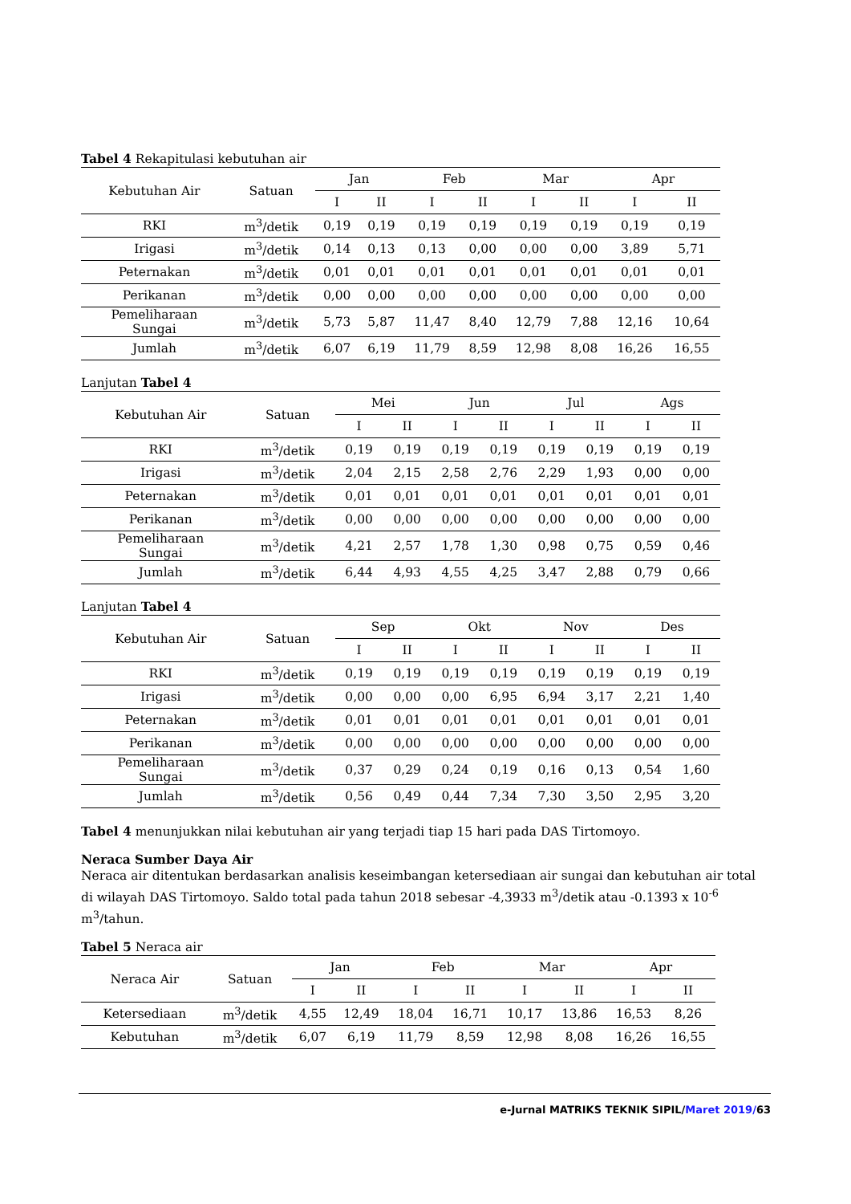Tabel 4 Rekapitulasi kebutuhan air
| Kebutuhan Air | Satuan | Jan | | Feb | | Mar | | Apr | |
| --- | --- | --- | --- | --- | --- | --- | --- | --- | --- |
| | | I | II | I | II | I | II | I | II |
| RKI | m<sup>3</sup>/detik | 0,19 | 0,19 | 0,19 | 0,19 | 0,19 | 0,19 | 0,19 | 0,19 |
| Irigasi | m<sup>3</sup>/detik | 0,14 | 0,13 | 0,13 | 0,00 | 0,00 | 0,00 | 3,89 | 5,71 |
| Peternakan | m<sup>3</sup>/detik | 0,01 | 0,01 | 0,01 | 0,01 | 0,01 | 0,01 | 0,01 | 0,01 |
| Perikanan | m<sup>3</sup>/detik | 0,00 | 0,00 | 0,00 | 0,00 | 0,00 | 0,00 | 0,00 | 0,00 |
| Pemeliharaan Sungai | m<sup>3</sup>/detik | 5,73 | 5,87 | 11,47 | 8,40 | 12,79 | 7,88 | 12,16 | 10,64 |
| Jumlah | m<sup>3</sup>/detik | 6,07 | 6,19 | 11,79 | 8,59 | 12,98 | 8,08 | 16,26 | 16,55 |
Lanjutan Tabel 4
| Kebutuhan Air | Satuan | Mei | | Jun | | Jul | | Ags | |
| --- | --- | --- | --- | --- | --- | --- | --- | --- | --- |
| | | I | II | I | II | I | II | I | II |
| RKI | m<sup>3</sup>/detik | 0,19 | 0,19 | 0,19 | 0,19 | 0,19 | 0,19 | 0,19 | 0,19 |
| Irigasi | m<sup>3</sup>/detik | 2,04 | 2,15 | 2,58 | 2,76 | 2,29 | 1,93 | 0,00 | 0,00 |
| Peternakan | m<sup>3</sup>/detik | 0,01 | 0,01 | 0,01 | 0,01 | 0,01 | 0,01 | 0,01 | 0,01 |
| Perikanan | m<sup>3</sup>/detik | 0,00 | 0,00 | 0,00 | 0,00 | 0,00 | 0,00 | 0,00 | 0,00 |
| Pemeliharaan Sungai | m<sup>3</sup>/detik | 4,21 | 2,57 | 1,78 | 1,30 | 0,98 | 0,75 | 0,59 | 0,46 |
| Jumlah | m<sup>3</sup>/detik | 6,44 | 4,93 | 4,55 | 4,25 | 3,47 | 2,88 | 0,79 | 0,66 |
Lanjutan Tabel 4
| Kebutuhan Air | Satuan | Sep | | Okt | | Nov | | Des | |
| --- | --- | --- | --- | --- | --- | --- | --- | --- | --- |
| | | I | II | I | II | I | II | I | II |
| RKI | m<sup>3</sup>/detik | 0,19 | 0,19 | 0,19 | 0,19 | 0,19 | 0,19 | 0,19 | 0,19 |
| Irigasi | m<sup>3</sup>/detik | 0,00 | 0,00 | 0,00 | 6,95 | 6,94 | 3,17 | 2,21 | 1,40 |
| Peternakan | m<sup>3</sup>/detik | 0,01 | 0,01 | 0,01 | 0,01 | 0,01 | 0,01 | 0,01 | 0,01 |
| Perikanan | m<sup>3</sup>/detik | 0,00 | 0,00 | 0,00 | 0,00 | 0,00 | 0,00 | 0,00 | 0,00 |
| Pemeliharaan Sungai | m<sup>3</sup>/detik | 0,37 | 0,29 | 0,24 | 0,19 | 0,16 | 0,13 | 0,54 | 1,60 |
| Jumlah | m<sup>3</sup>/detik | 0,56 | 0,49 | 0,44 | 7,34 | 7,30 | 3,50 | 2,95 | 3,20 |
Tabel 4 menunjukkan nilai kebutuhan air yang terjadi tiap 15 hari pada DAS Tirtomoyo.
Neraca Sumber Daya Air
Neraca air ditentukan berdasarkan analisis keseimbangan ketersediaan air sungai dan kebutuhan air total di wilayah DAS Tirtomoyo. Saldo total pada tahun 2018 sebesar -4,3933 m<sup>3</sup>/detik atau -0.1393 x 10<sup>-6</sup> m<sup>3</sup>/tahun.
Tabel 5 Neraca air
| Neraca Air | Satuan | Jan | | Feb | | Mar | | Apr | |
| --- | --- | --- | --- | --- | --- | --- | --- | --- | --- |
| | | I | II | I | II | I | II | I | II |
| Ketersediaan | m<sup>3</sup>/detik | 4,55 | 12,49 | 18,04 | 16,71 | 10,17 | 13,86 | 16,53 | 8,26 |
| Kebutuhan | m<sup>3</sup>/detik | 6,07 | 6,19 | 11,79 | 8,59 | 12,98 | 8,08 | 16,26 | 16,55 |
e-Jurnal MATRIKS TEKNIK SIPIL/Maret 2019/63